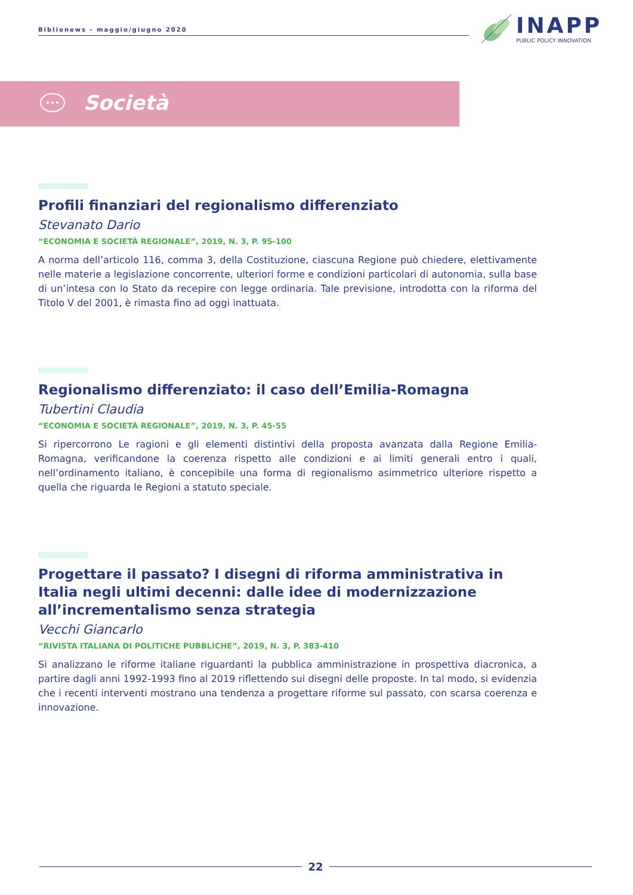Biblionews - maggio/giugno 2020
INAPP
PUBLIC POLICY INNOVATION
Società
Profili finanziari del regionalismo differenziato
Stevanato Dario
“ECONOMIA E SOCIETÀ REGIONALE”, 2019, N. 3, P. 95-100
A norma dell’articolo 116, comma 3, della Costituzione, ciascuna Regione può chiedere, elettivamente nelle materie a legislazione concorrente, ulteriori forme e condizioni particolari di autonomia, sulla base di un’intesa con lo Stato da recepire con legge ordinaria. Tale previsione, introdotta con la riforma del Titolo V del 2001, è rimasta fino ad oggi inattuata.
Regionalismo differenziato: il caso dell’Emilia-Romagna
Tubertini Claudia
“ECONOMIA E SOCIETÀ REGIONALE”, 2019, N. 3, P. 45-55
Si ripercorrono Le ragioni e gli elementi distintivi della proposta avanzata dalla Regione Emilia-Romagna, verificandone la coerenza rispetto alle condizioni e ai limiti generali entro i quali, nell’ordinamento italiano, è concepibile una forma di regionalismo asimmetrico ulteriore rispetto a quella che riguarda le Regioni a statuto speciale.
Progettare il passato? I disegni di riforma amministrativa in Italia negli ultimi decenni: dalle idee di modernizzazione all’incrementalismo senza strategia
Vecchi Giancarlo
“RIVISTA ITALIANA DI POLITICHE PUBBLICHE”, 2019, N. 3, P. 383-410
Si analizzano le riforme italiane riguardanti la pubblica amministrazione in prospettiva diacronica, a partire dagli anni 1992-1993 fino al 2019 riflettendo sui disegni delle proposte. In tal modo, si evidenzia che i recenti interventi mostrano una tendenza a progettare riforme sul passato, con scarsa coerenza e innovazione.
22